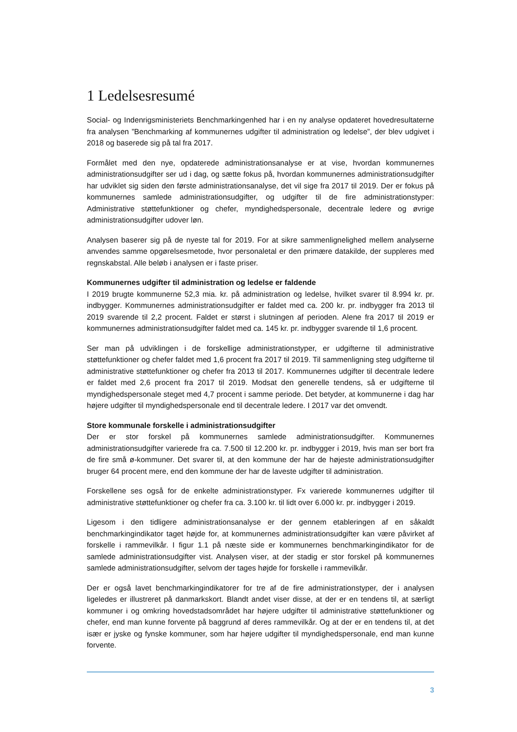1 Ledelsesresumé
Social- og Indenrigsministeriets Benchmarkingenhed har i en ny analyse opdateret hovedresultaterne fra analysen ”Benchmarking af kommunernes udgifter til administration og ledelse”, der blev udgivet i 2018 og baserede sig på tal fra 2017.
Formålet med den nye, opdaterede administrationsanalyse er at vise, hvordan kommunernes administrationsudgifter ser ud i dag, og sætte fokus på, hvordan kommunernes administrationsudgifter har udviklet sig siden den første administrationsanalyse, det vil sige fra 2017 til 2019. Der er fokus på kommunernes samlede administrationsudgifter, og udgifter til de fire administrationstyper: Administrative støttefunktioner og chefer, myndighedspersonale, decentrale ledere og øvrige administrationsudgifter udover løn.
Analysen baserer sig på de nyeste tal for 2019. For at sikre sammenlignelighed mellem analyserne anvendes samme opgørelsesmetode, hvor personaletal er den primære datakilde, der suppleres med regnskabstal. Alle beløb i analysen er i faste priser.
Kommunernes udgifter til administration og ledelse er faldende
I 2019 brugte kommunerne 52,3 mia. kr. på administration og ledelse, hvilket svarer til 8.994 kr. pr. indbygger. Kommunernes administrationsudgifter er faldet med ca. 200 kr. pr. indbygger fra 2013 til 2019 svarende til 2,2 procent. Faldet er størst i slutningen af perioden. Alene fra 2017 til 2019 er kommunernes administrationsudgifter faldet med ca. 145 kr. pr. indbygger svarende til 1,6 procent.
Ser man på udviklingen i de forskellige administrationstyper, er udgifterne til administrative støttefunktioner og chefer faldet med 1,6 procent fra 2017 til 2019. Til sammenligning steg udgifterne til administrative støttefunktioner og chefer fra 2013 til 2017. Kommunernes udgifter til decentrale ledere er faldet med 2,6 procent fra 2017 til 2019. Modsat den generelle tendens, så er udgifterne til myndighedspersonale steget med 4,7 procent i samme periode. Det betyder, at kommunerne i dag har højere udgifter til myndighedspersonale end til decentrale ledere. I 2017 var det omvendt.
Store kommunale forskelle i administrationsudgifter
Der er stor forskel på kommunernes samlede administrationsudgifter. Kommunernes administrationsudgifter varierede fra ca. 7.500 til 12.200 kr. pr. indbygger i 2019, hvis man ser bort fra de fire små ø-kommuner. Det svarer til, at den kommune der har de højeste administrationsudgifter bruger 64 procent mere, end den kommune der har de laveste udgifter til administration.
Forskellene ses også for de enkelte administrationstyper. Fx varierede kommunernes udgifter til administrative støttefunktioner og chefer fra ca. 3.100 kr. til lidt over 6.000 kr. pr. indbygger i 2019.
Ligesom i den tidligere administrationsanalyse er der gennem etableringen af en såkaldt benchmarkingindikator taget højde for, at kommunernes administrationsudgifter kan være påvirket af forskelle i rammevilkår. I figur 1.1 på næste side er kommunernes benchmarkingindikator for de samlede administrationsudgifter vist. Analysen viser, at der stadig er stor forskel på kommunernes samlede administrationsudgifter, selvom der tages højde for forskelle i rammevilkår.
Der er også lavet benchmarkingindikatorer for tre af de fire administrationstyper, der i analysen ligeledes er illustreret på danmarkskort. Blandt andet viser disse, at der er en tendens til, at særligt kommuner i og omkring hovedstadsområdet har højere udgifter til administrative støttefunktioner og chefer, end man kunne forvente på baggrund af deres rammevilkår. Og at der er en tendens til, at det især er jyske og fynske kommuner, som har højere udgifter til myndighedspersonale, end man kunne forvente.
3